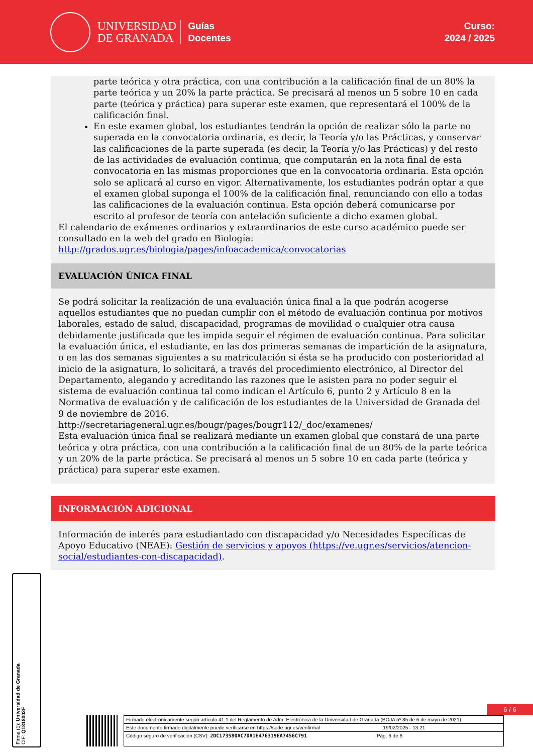UNIVERSIDAD
DE GRANADA
Guías
Docentes
Curso:
2024 / 2025
parte teórica y otra práctica, con una contribución a la calificación final de un 80% la parte teórica y un 20% la parte práctica. Se precisará al menos un 5 sobre 10 en cada parte (teórica y práctica) para superar este examen, que representará el 100% de la calificación final.
En este examen global, los estudiantes tendrán la opción de realizar sólo la parte no superada en la convocatoria ordinaria, es decir, la Teoría y/o las Prácticas, y conservar las calificaciones de la parte superada (es decir, la Teoría y/o las Prácticas) y del resto de las actividades de evaluación continua, que computarán en la nota final de esta convocatoria en las mismas proporciones que en la convocatoria ordinaria. Esta opción solo se aplicará al curso en vigor. Alternativamente, los estudiantes podrán optar a que el examen global suponga el 100% de la calificación final, renunciando con ello a todas las calificaciones de la evaluación continua. Esta opción deberá comunicarse por escrito al profesor de teoría con antelación suficiente a dicho examen global.
El calendario de exámenes ordinarios y extraordinarios de este curso académico puede ser consultado en la web del grado en Biología:
http://grados.ugr.es/biologia/pages/infoacademica/convocatorias
EVALUACIÓN ÚNICA FINAL
Se podrá solicitar la realización de una evaluación única final a la que podrán acogerse aquellos estudiantes que no puedan cumplir con el método de evaluación continua por motivos laborales, estado de salud, discapacidad, programas de movilidad o cualquier otra causa debidamente justificada que les impida seguir el régimen de evaluación continua. Para solicitar la evaluación única, el estudiante, en las dos primeras semanas de impartición de la asignatura, o en las dos semanas siguientes a su matriculación si ésta se ha producido con posterioridad al inicio de la asignatura, lo solicitará, a través del procedimiento electrónico, al Director del Departamento, alegando y acreditando las razones que le asisten para no poder seguir el sistema de evaluación continua tal como indican el Artículo 6, punto 2 y Artículo 8 en la Normativa de evaluación y de calificación de los estudiantes de la Universidad de Granada del 9 de noviembre de 2016.
http://secretariageneral.ugr.es/bougr/pages/bougr112/_doc/examenes/
Esta evaluación única final se realizará mediante un examen global que constará de una parte teórica y otra práctica, con una contribución a la calificación final de un 80% de la parte teórica y un 20% de la parte práctica. Se precisará al menos un 5 sobre 10 en cada parte (teórica y práctica) para superar este examen.
INFORMACIÓN ADICIONAL
Información de interés para estudiantado con discapacidad y/o Necesidades Específicas de Apoyo Educativo (NEAE): Gestión de servicios y apoyos (https://ve.ugr.es/servicios/atencion-social/estudiantes-con-discapacidad).
Firma (1): Universidad de Granada
CIF: Q1818002F
6 / 6
Firmado electrónicamente según artículo 41.1 del Reglamento de Adm. Electrónica de la Universidad de Granada (BOJA nº 85 de 6 de mayo de 2021)
Este documento firmado digitalmente puede verificarse en https://sede.ugr.es/verifirma/ 19/02/2025 - 13:21
Código seguro de verificación (CSV): 2DC173580AC70A1E476319EA7456C791 Pág. 6 de 6